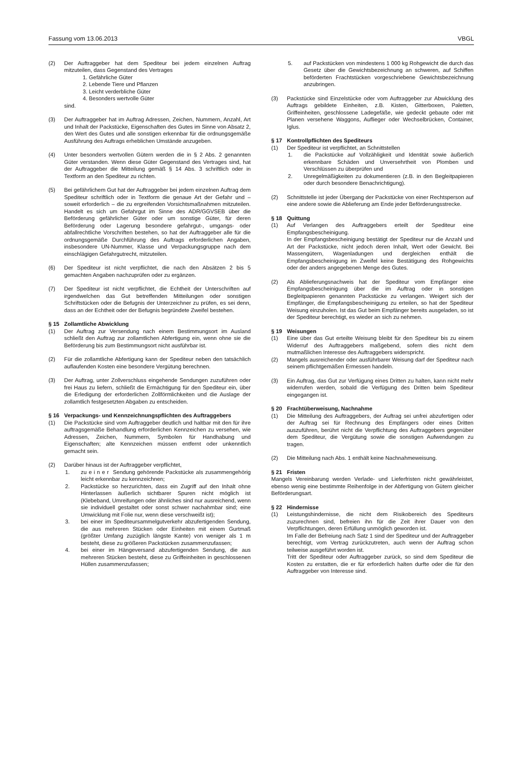Fassung vom 13.06.2013 VBGL
(2) Der Auftraggeber hat dem Spediteur bei jedem einzelnen Auftrag mitzuteilen, dass Gegenstand des Vertrages
1. Gefährliche Güter
2. Lebende Tiere und Pflanzen
3. Leicht verderbliche Güter
4. Besonders wertvolle Güter
sind.
(3) Der Auftraggeber hat im Auftrag Adressen, Zeichen, Nummern, Anzahl, Art und Inhalt der Packstücke, Eigenschaften des Gutes im Sinne von Absatz 2, den Wert des Gutes und alle sonstigen erkennbar für die ordnungsgemäße Ausführung des Auftrags erheblichen Umstände anzugeben.
(4) Unter besonders wertvollen Gütern werden die in § 2 Abs. 2 genannten Güter verstanden. Wenn diese Güter Gegenstand des Vertrages sind, hat der Auftraggeber die Mitteilung gemäß § 14 Abs. 3 schriftlich oder in Textform an den Spediteur zu richten.
(5) Bei gefährlichem Gut hat der Auftraggeber bei jedem einzelnen Auftrag dem Spediteur schriftlich oder in Textform die genaue Art der Gefahr und – soweit erforderlich – die zu ergreifenden Vorsichtsmaßnahmen mitzuteilen. Handelt es sich um Gefahrgut im Sinne des ADR/GGVSEB über die Beförderung gefährlicher Güter oder um sonstige Güter, für deren Beförderung oder Lagerung besondere gefahrgut-, umgangs- oder abfallrechtliche Vorschriften bestehen, so hat der Auftraggeber alle für die ordnungsgemäße Durchführung des Auftrags erforderlichen Angaben, insbesondere UN-Nummer, Klasse und Verpackungsgruppe nach dem einschlägigen Gefahrgutrecht, mitzuteilen.
(6) Der Spediteur ist nicht verpflichtet, die nach den Absätzen 2 bis 5 gemachten Angaben nachzuprüfen oder zu ergänzen.
(7) Der Spediteur ist nicht verpflichtet, die Echtheit der Unterschriften auf irgendwelchen das Gut betreffenden Mitteilungen oder sonstigen Schriftstücken oder die Befugnis der Unterzeichner zu prüfen, es sei denn, dass an der Echtheit oder der Befugnis begründete Zweifel bestehen.
§ 15 Zollamtliche Abwicklung
(1) Der Auftrag zur Versendung nach einem Bestimmungsort im Ausland schließt den Auftrag zur zollamtlichen Abfertigung ein, wenn ohne sie die Beförderung bis zum Bestimmungsort nicht ausführbar ist.
(2) Für die zollamtliche Abfertigung kann der Spediteur neben den tatsächlich auflaufenden Kosten eine besondere Vergütung berechnen.
(3) Der Auftrag, unter Zollverschluss eingehende Sendungen zuzuführen oder frei Haus zu liefern, schließt die Ermächtigung für den Spediteur ein, über die Erledigung der erforderlichen Zollförmlichkeiten und die Auslage der zollamtlich festgesetzten Abgaben zu entscheiden.
§ 16 Verpackungs- und Kennzeichnungspflichten des Auftraggebers
(1) Die Packstücke sind vom Auftraggeber deutlich und haltbar mit den für ihre auftragsgemäße Behandlung erforderlichen Kennzeichen zu versehen, wie Adressen, Zeichen, Nummern, Symbolen für Handhabung und Eigenschaften; alte Kennzeichen müssen entfernt oder unkenntlich gemacht sein.
(2) Darüber hinaus ist der Auftraggeber verpflichtet,
1. zu einer Sendung gehörende Packstücke als zusammengehörig leicht erkennbar zu kennzeichnen;
2. Packstücke so herzurichten, dass ein Zugriff auf den Inhalt ohne Hinterlassen äußerlich sichtbarer Spuren nicht möglich ist (Klebeband, Umreifungen oder ähnliches sind nur ausreichend, wenn sie individuell gestaltet oder sonst schwer nachahmbar sind; eine Umwicklung mit Folie nur, wenn diese verschweißt ist);
3. bei einer im Spediteursammelgutverkehr abzufertigenden Sendung, die aus mehreren Stücken oder Einheiten mit einem Gurtmaß (größter Umfang zuzüglich längste Kante) von weniger als 1 m besteht, diese zu größeren Packstücken zusammenzufassen;
4. bei einer im Hängeversand abzufertigenden Sendung, die aus mehreren Stücken besteht, diese zu Griffeinheiten in geschlossenen Hüllen zusammenzufassen;
5. auf Packstücken von mindestens 1 000 kg Rohgewicht die durch das Gesetz über die Gewichtsbezeichnung an schweren, auf Schiffen beförderten Frachtstücken vorgeschriebene Gewichtsbezeichnung anzubringen.
(3) Packstücke sind Einzelstücke oder vom Auftraggeber zur Abwicklung des Auftrags gebildete Einheiten, z.B. Kisten, Gitterboxen, Paletten, Griffeinheiten, geschlossene Ladegefäße, wie gedeckt gebaute oder mit Planen versehene Waggons, Auflieger oder Wechselbrücken, Container, Iglus.
§ 17 Kontrollpflichten des Spediteurs
(1) Der Spediteur ist verpflichtet, an Schnittstellen
1. die Packstücke auf Vollzähligkeit und Identität sowie äußerlich erkennbare Schäden und Unversehrtheit von Plomben und Verschlüssen zu überprüfen und
2. Unregelmäßigkeiten zu dokumentieren (z.B. in den Begleitpapieren oder durch besondere Benachrichtigung).
(2) Schnittstelle ist jeder Übergang der Packstücke von einer Rechtsperson auf eine andere sowie die Ablieferung am Ende jeder Beförderungsstrecke.
§ 18 Quittung
(1) Auf Verlangen des Auftraggebers erteilt der Spediteur eine Empfangsbescheinigung.
In der Empfangsbescheinigung bestätigt der Spediteur nur die Anzahl und Art der Packstücke, nicht jedoch deren Inhalt, Wert oder Gewicht. Bei Massengütern, Wagenladungen und dergleichen enthält die Empfangsbescheinigung im Zweifel keine Bestätigung des Rohgewichts oder der anders angegebenen Menge des Gutes.
(2) Als Ablieferungsnachweis hat der Spediteur vom Empfänger eine Empfangsbescheinigung über die im Auftrag oder in sonstigen Begleitpapieren genannten Packstücke zu verlangen. Weigert sich der Empfänger, die Empfangsbescheinigung zu erteilen, so hat der Spediteur Weisung einzuholen. Ist das Gut beim Empfänger bereits ausgeladen, so ist der Spediteur berechtigt, es wieder an sich zu nehmen.
§ 19 Weisungen
(1) Eine über das Gut erteilte Weisung bleibt für den Spediteur bis zu einem Widerruf des Auftraggebers maßgebend, sofern dies nicht dem mutmaßlichen Interesse des Auftraggebers widerspricht.
(2) Mangels ausreichender oder ausführbarer Weisung darf der Spediteur nach seinem pflichtgemäßen Ermessen handeln.
(3) Ein Auftrag, das Gut zur Verfügung eines Dritten zu halten, kann nicht mehr widerrufen werden, sobald die Verfügung des Dritten beim Spediteur eingegangen ist.
§ 20 Frachtüberweisung, Nachnahme
(1) Die Mitteilung des Auftraggebers, der Auftrag sei unfrei abzufertigen oder der Auftrag sei für Rechnung des Empfängers oder eines Dritten auszuführen, berührt nicht die Verpflichtung des Auftraggebers gegenüber dem Spediteur, die Vergütung sowie die sonstigen Aufwendungen zu tragen.
(2) Die Mitteilung nach Abs. 1 enthält keine Nachnahmeweisung.
§ 21 Fristen
Mangels Vereinbarung werden Verlade- und Lieferfristen nicht gewährleistet, ebenso wenig eine bestimmte Reihenfolge in der Abfertigung von Gütern gleicher Beförderungsart.
§ 22 Hindernisse
(1) Leistungshindernisse, die nicht dem Risikobereich des Spediteurs zuzurechnen sind, befreien ihn für die Zeit ihrer Dauer von den Verpflichtungen, deren Erfüllung unmöglich geworden ist.
Im Falle der Befreiung nach Satz 1 sind der Spediteur und der Auftraggeber berechtigt, vom Vertrag zurückzutreten, auch wenn der Auftrag schon teilweise ausgeführt worden ist.
Tritt der Spediteur oder Auftraggeber zurück, so sind dem Spediteur die Kosten zu erstatten, die er für erforderlich halten durfte oder die für den Auftraggeber von Interesse sind.